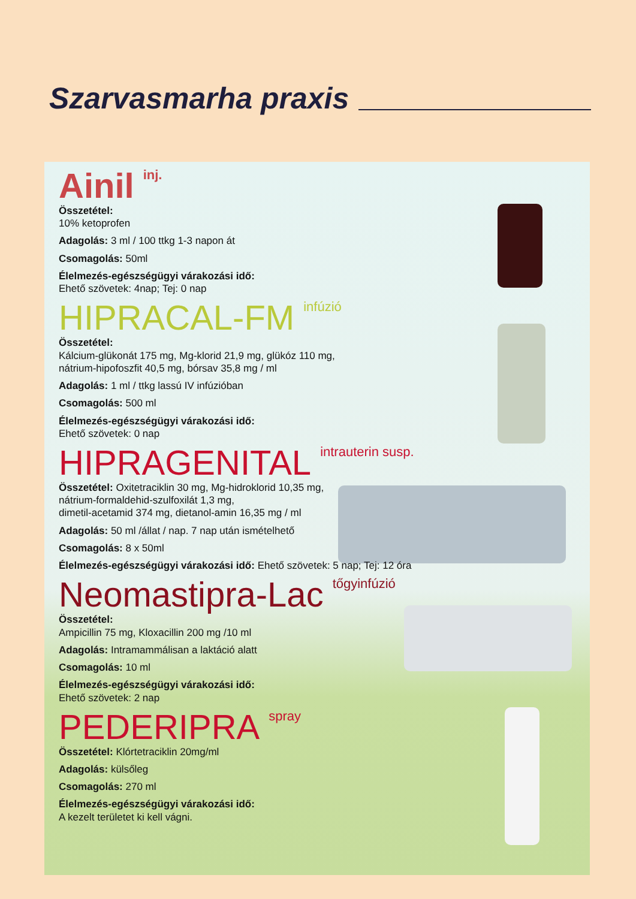Szarvasmarha praxis
Ainil<sup>inj.</sup>
Összetétel:
10% ketoprofen
Adagolás: 3 ml / 100 ttkg 1-3 napon át
Csomagolás: 50ml
Élelmezés-egészségügyi várakozási idő:
Ehető szövetek: 4nap; Tej: 0 nap
HIPRACAL-FM<sup>infúzió</sup>
Összetétel:
Kálcium-glükonát 175 mg, Mg-klorid 21,9 mg, glükóz 110 mg,
nátrium-hipofoszfit 40,5 mg, bórsav 35,8 mg / ml
Adagolás: 1 ml / ttkg lassú IV infúzióban
Csomagolás: 500 ml
Élelmezés-egészségügyi várakozási idő:
Ehető szövetek: 0 nap
HIPRAGENITAL<sup>intrauterin susp.</sup>
Összetétel: Oxitetraciklin 30 mg, Mg-hidroklorid 10,35 mg,
nátrium-formaldehid-szulfoxilát 1,3 mg,
dimetil-acetamid 374 mg, dietanol-amin 16,35 mg / ml
Adagolás: 50 ml /állat / nap. 7 nap után ismételhető
Csomagolás: 8 x 50ml
Élelmezés-egészségügyi várakozási idő: Ehető szövetek: 5 nap; Tej: 12 óra
Neomastipra-Lac<sup>tőgyinfúzió</sup>
Összetétel:
Ampicillin 75 mg, Kloxacillin 200 mg /10 ml
Adagolás: Intramammálisan a laktáció alatt
Csomagolás: 10 ml
Élelmezés-egészségügyi várakozási idő:
Ehető szövetek: 2 nap
PEDERIPRA<sup>spray</sup>
Összetétel: Klórtetraciklin 20mg/ml
Adagolás: külsőleg
Csomagolás: 270 ml
Élelmezés-egészségügyi várakozási idő:
A kezelt területet ki kell vágni.